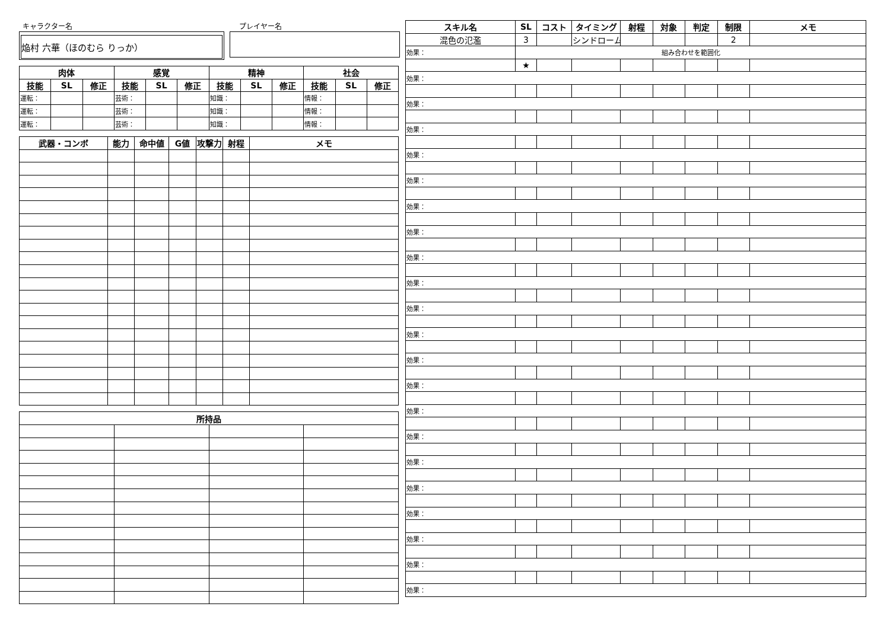キャラクター名
焔村 六華（ほのむら りっか）
プレイヤー名
| 肉体 | | | 感覚 | | | 精神 | | | 社会 | | |
| --- | --- | --- | --- | --- | --- | --- | --- | --- | --- | --- | --- |
| 技能 | SL | 修正 | 技能 | SL | 修正 | 技能 | SL | 修正 | 技能 | SL | 修正 |
| 運転： | | | 芸術： | | | 知識： | | | 情報： | | |
| 運転： | | | 芸術： | | | 知識： | | | 情報： | | |
| 運転： | | | 芸術： | | | 知識： | | | 情報： | | |
| 武器・コンボ | 能力 | 命中値 | G値 | 攻撃力 | 射程 | メモ |
| --- | --- | --- | --- | --- | --- | --- |
| 所持品 | | | |
| --- | --- | --- | --- |
| スキル名 | SL | コスト | タイミング | 射程 | 対象 | 判定 | 制限 | メモ |
| --- | --- | --- | --- | --- | --- | --- | --- | --- |
| 混色の氾濫 | 3 | | シンドローム | | | | 2 | |
| 効果： | 組み合わせを範囲化 | | | | | | | |
| | ★ | | | | | | | |
| 効果： | | | | | | | | |
| 効果： | | | | | | | | |
| 効果： | | | | | | | | |
| 効果： | | | | | | | | |
| 効果： | | | | | | | | |
| 効果： | | | | | | | | |
| 効果： | | | | | | | | |
| 効果： | | | | | | | | |
| 効果： | | | | | | | | |
| 効果： | | | | | | | | |
| 効果： | | | | | | | | |
| 効果： | | | | | | | | |
| 効果： | | | | | | | | |
| 効果： | | | | | | | | |
| 効果： | | | | | | | | |
| 効果： | | | | | | | | |
| 効果： | | | | | | | | |
| 効果： | | | | | | | | |
| 効果： | | | | | | | | |
| 効果： | | | | | | | | |
| 効果： | | | | | | | | |